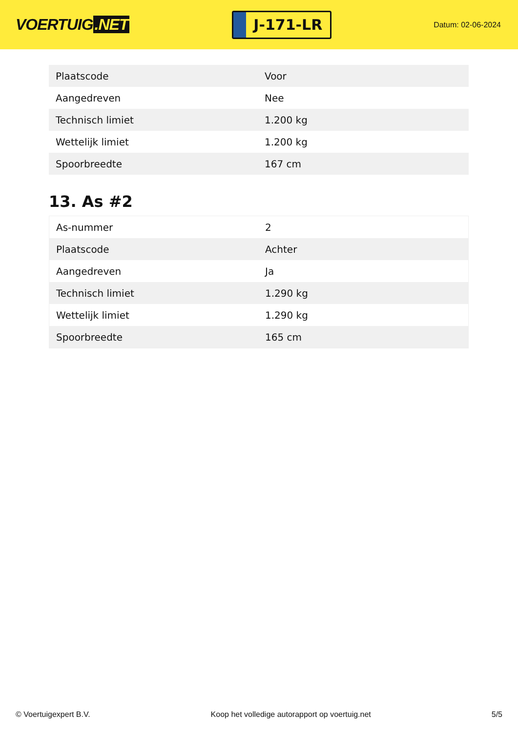VOERTUIG.NET
J-171-LR
Datum: 02-06-2024
| Plaatscode | Voor |
| Aangedreven | Nee |
| Technisch limiet | 1.200 kg |
| Wettelijk limiet | 1.200 kg |
| Spoorbreedte | 167 cm |
13. As #2
| As-nummer | 2 |
| Plaatscode | Achter |
| Aangedreven | Ja |
| Technisch limiet | 1.290 kg |
| Wettelijk limiet | 1.290 kg |
| Spoorbreedte | 165 cm |
© Voertuigexpert B.V. Koop het volledige autorapport op voertuig.net 5/5